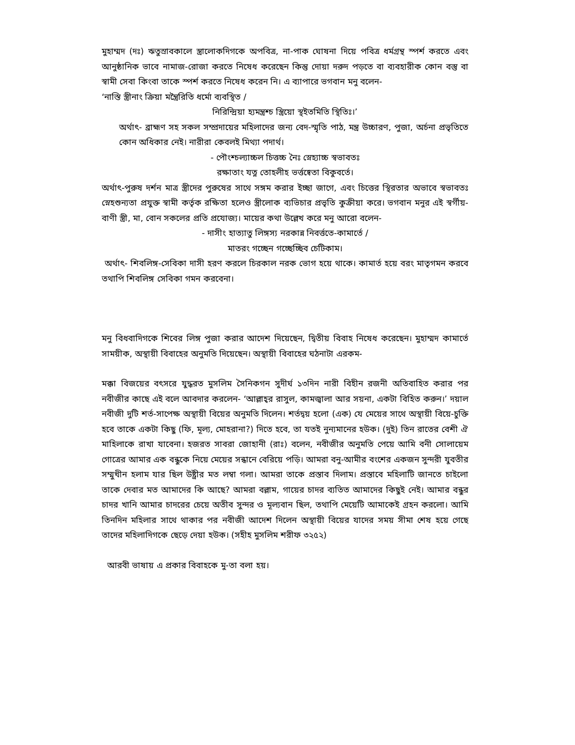মুহাম্মদ (দঃ) ঋতুস্রাবকালে স্ত্রালোকদিগকে অপবিত্র, না-পাক ঘোষনা দিয়ে পবিত্র ধর্মগ্রন্থ স্পর্শ করতে এবং আনুষ্ঠানিক ভাবে নামাজ-রোজা করতে নিষেধ করেছেন কিন্তু দোয়া দরুদ পড়তে বা ব্যবহারীক কোন বস্তু বা স্বামী সেবা কিংবা তাকে স্পর্শ করতে নিষেধ করেন নি। এ ব্যাপারে ভগবান মনু বলেন-
‘নাস্তি স্ত্রীনাং ক্রিয়া মন্ত্রৈরিতি ধর্মো ব্যবস্থিত /
নিরিন্দ্রিয়া হ্যমন্ত্রশ্চ স্ত্রিয়ো স্থইতমিতি স্থিতিঃ।’
অর্থাৎ- ব্রাহ্মণ সহ সকল সম্প্রদায়ের মহিলাদের জন্য বেদ-স্মৃতি পাঠ, মন্ত্র উচ্চারণ, পুজা, অর্চনা প্রভৃতিতে কোন অধিকার নেই। নারীরা কেবলই মিথ্যা পদার্থ।
- পৌংশ্চল্যাচ্চল চিত্তচ্চ নৈঃ স্নেহ্যাচ্চ স্বভাবতঃ
রক্ষাতাং যত্ন তোহলীহ ভর্ত্তষ্বেতা বিকুবর্তে।
অর্থাৎ-পুরুষ দর্শন মাত্র স্ত্রীদের পুরুষের সাথে সঙ্গম করার ইচ্ছা জাগে, এবং চিত্তের স্থিরতার অভাবে স্বভাবতঃ স্নেহশুন্যতা প্রযুক্ত স্বামী কর্তৃক রক্ষিতা হলেও স্ত্রীলোক ব্যভিচার প্রভৃতি কুক্রীয়া করে। ভগবান মনুর এই স্বর্গীয়-বাণী স্ত্রী, মা, বোন সকলের প্রতি প্রযোজ্য। মায়ের কথা উল্লেখ করে মনু আরো বলেন-
- দাসীং হাত্যাতু লিঙ্গস্য নরকান্ন নিবর্ত্ততে-কামার্তে /
মাতরং গচ্ছেন গচ্ছেচ্ছিব চেটিকাম।
অর্থাৎ- শিবলিঙ্গ-সেবিকা দাসী হরণ করলে চিরকাল নরক ভোগ হয়ে থাকে। কামার্ত হয়ে বরং মাতৃগমন করবে তথাপি শিবলিঙ্গ সেবিকা গমন করবেনা।
মনু বিধবাদিগকে শিবের লিঙ্গ পুজা করার আদেশ দিয়েছেন, দ্বিতীয় বিবাহ নিষেধ করেছেন। মুহাম্মদ কামার্তে সাময়ীক, অস্থায়ী বিবাহের অনুমতি দিয়েছেন। অস্থায়ী বিবাহের ঘঠনাটা এরকম-
মক্কা বিজয়ের বৎসরে যুদ্ধরত মুসলিম সৈনিকগন সুদীর্ঘ ১৩দিন নারী বিহীন রজনী অতিবাহিত করার পর নবীজীর কাছে এই বলে আবদার করলেন- ‘আল্লাহ্‌র রাসুল, কামজ্বালা আর সয়না, একটা বিহিত করুন।’ দয়াল নবীজী দুটি শর্ত-সাপেক্ষ অস্থায়ী বিয়ের অনুমতি দিলেন। শর্তদ্বয় হলো (এক) যে মেয়ের সাথে অস্থায়ী বিয়ে-চুক্তি হবে তাকে একটা কিছু (ফি, মূল্য, মোহরানা?) দিতে হবে, তা যতই নুন্যমানের হউক। (দুই) তিন রাতের বেশী ঐ মাহিলাকে রাখা যাবেনা। হজরত সাবরা জোহানী (রাঃ) বলেন, নবীজীর অনুমতি পেয়ে আমি বনী সোলায়েম গোত্রের আমার এক বন্ধুকে নিয়ে মেয়ের সন্ধানে বেরিয়ে পড়ি। আমরা বনু-আমীর বংশের একজন সুন্দরী যুবতীর সম্মুখীন হলাম যার ছিল উষ্ট্রীর মত লম্বা গলা। আমরা তাকে প্রস্তাব দিলাম। প্রস্তাবে মহিলাটি জানতে চাইলো তাকে দেবার মত আমাদের কি আছে? আমরা বল্লাম, গায়ের চাদর ব্যতিত আমাদের কিছুই নেই। আমার বন্ধুর চাদর খানি আমার চাদরের চেয়ে অতীব সুন্দর ও মূল্যবান ছিল, তথাপি মেয়েটি আমাকেই গ্রহন করলো। আমি তিনদিন মহিলার সাথে থাকার পর নবীজী আদেশ দিলেন অস্থায়ী বিয়ের যাদের সময় সীমা শেষ হয়ে গেছে তাদের মহিলাদিগকে ছেড়ে দেয়া হউক। (সহীহ মুসলিম শরীফ ৩২৫২)
আরবী ভাষায় এ প্রকার বিবাহকে মু-তা বলা হয়।